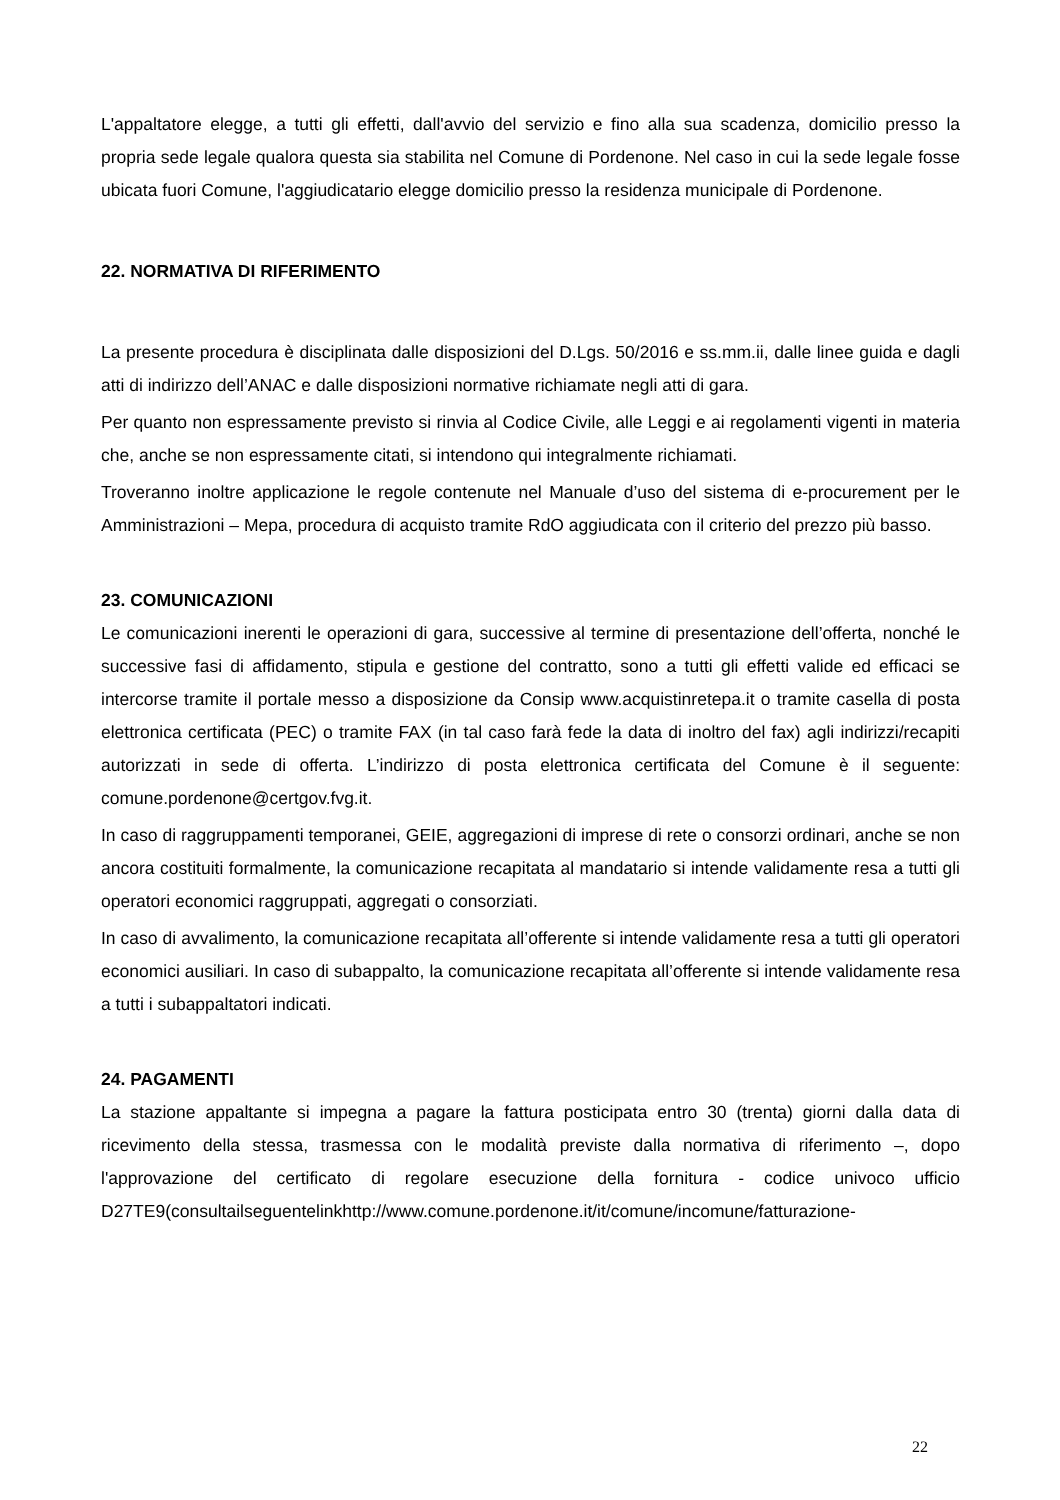L'appaltatore elegge, a tutti gli effetti, dall'avvio del servizio e fino alla sua scadenza, domicilio presso la propria sede legale qualora questa sia stabilita nel Comune di Pordenone. Nel caso in cui la sede legale fosse ubicata fuori Comune, l'aggiudicatario elegge domicilio presso la residenza municipale di Pordenone.
22. NORMATIVA DI RIFERIMENTO
La presente procedura è disciplinata dalle disposizioni del D.Lgs. 50/2016 e ss.mm.ii, dalle linee guida e dagli atti di indirizzo dell’ANAC e dalle disposizioni normative richiamate negli atti di gara.
Per quanto non espressamente previsto si rinvia al Codice Civile, alle Leggi e ai regolamenti vigenti in materia che, anche se non espressamente citati, si intendono qui integralmente richiamati.
Troveranno inoltre applicazione le regole contenute nel Manuale d’uso del sistema di e-procurement per le Amministrazioni – Mepa, procedura di acquisto tramite RdO aggiudicata con il criterio del prezzo più basso.
23. COMUNICAZIONI
Le comunicazioni inerenti le operazioni di gara, successive al termine di presentazione dell’offerta, nonché le successive fasi di affidamento, stipula e gestione del contratto, sono a tutti gli effetti valide ed efficaci se intercorse tramite il portale messo a disposizione da Consip www.acquistinretepa.it o tramite casella di posta elettronica certificata (PEC) o tramite FAX (in tal caso farà fede la data di inoltro del fax) agli indirizzi/recapiti autorizzati in sede di offerta. L’indirizzo di posta elettronica certificata del Comune è il seguente: comune.pordenone@certgov.fvg.it.
In caso di raggruppamenti temporanei, GEIE, aggregazioni di imprese di rete o consorzi ordinari, anche se non ancora costituiti formalmente, la comunicazione recapitata al mandatario si intende validamente resa a tutti gli operatori economici raggruppati, aggregati o consorziati.
In caso di avvalimento, la comunicazione recapitata all’offerente si intende validamente resa a tutti gli operatori economici ausiliari. In caso di subappalto, la comunicazione recapitata all’offerente si intende validamente resa a tutti i subappaltatori indicati.
24. PAGAMENTI
La stazione appaltante si impegna a pagare la fattura posticipata entro 30 (trenta) giorni dalla data di ricevimento della stessa, trasmessa con le modalità previste dalla normativa di riferimento –, dopo l'approvazione del certificato di regolare esecuzione della fornitura - codice univoco ufficio D27TE9(consultailseguentelinkhttp://www.comune.pordenone.it/it/comune/incomune/fatturazione-
22